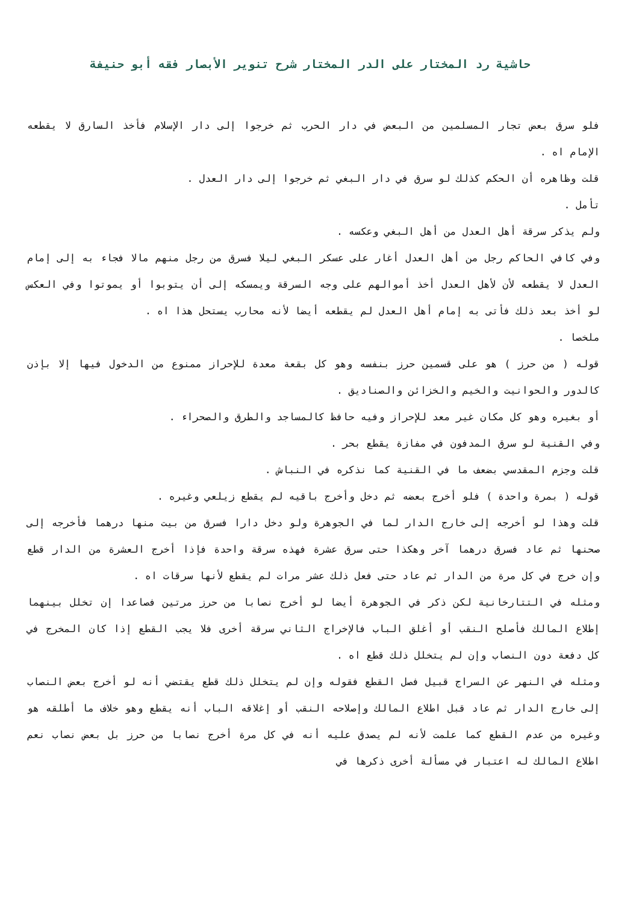حاشية رد المختار على الدر المختار شرح تنوير الأبصار فقه أبو حنيفة
فلو سرق بعض تجار المسلمين من البعض في دار الحرب ثم خرجوا إلى دار الإسلام فأخذ السارق لا يقطعه الإمام اه .
قلت وظاهره أن الحكم كذلك لو سرق في دار البغي ثم خرجوا إلى دار العدل .
تأمل .
ولم يذكر سرقة أهل العدل من أهل البغي وعكسه .
وفي كافي الحاكم رجل من أهل العدل أغار على عسكر البغي ليلا فسرق من رجل منهم مالا فجاء به إلى إمام العدل لا يقطعه لأن لأهل العدل أخذ أموالهم على وجه السرقة ويمسكه إلى أن يتوبوا أو يموتوا وفي العكس لو أخذ بعد ذلك فأتى به إمام أهل العدل لم يقطعه أيضا لأنه محارب يستحل هذا اه .
ملخصا .
قوله ( من حرز ) هو على قسمين حرز بنفسه وهو كل بقعة معدة للإحراز ممنوع من الدخول فيها إلا بإذن كالدور والحوانيت والخيم والخزائن والصناديق .
أو بغيره وهو كل مكان غير معد للإحراز وفيه حافظ كالمساجد والطرق والصحراء .
وفي القنية لو سرق المدفون في مفازة يقطع بحر .
قلت وجزم المقدسي بضعف ما في القنية كما نذكره في النباش .
قوله ( بمرة واحدة ) فلو أخرج بعضه ثم دخل وأخرج باقيه لم يقطع زيلعي وغيره .
قلت وهذا لو أخرجه إلى خارج الدار لما في الجوهرة ولو دخل دارا فسرق من بيت منها درهما فأخرجه إلى صحنها ثم عاد فسرق درهما آخر وهكذا حتى سرق عشرة فهذه سرقة واحدة فإذا أخرج العشرة من الدار قطع وإن خرج في كل مرة من الدار ثم عاد حتى فعل ذلك عشر مرات لم يقطع لأنها سرقات اه .
ومثله في التتارخانية لكن ذكر في الجوهرة أيضا لو أخرج نصابا من حرز مرتين فصاعدا إن تخلل بينهما إطلاع المالك فأصلح النقب أو أغلق الباب فالإخراج الثاني سرقة أخرى فلا يجب القطع إذا كان المخرج في كل دفعة دون النصاب وإن لم يتخلل ذلك قطع اه .
ومثله في النهر عن السراج قبيل فصل القطع فقوله وإن لم يتخلل ذلك قطع يقتضي أنه لو أخرج بعض النصاب إلى خارج الدار ثم عاد قبل اطلاع المالك وإصلاحه النقب أو إغلاقه الباب أنه يقطع وهو خلاف ما أطلقه هو وغيره من عدم القطع كما علمت لأنه لم يصدق عليه أنه في كل مرة أخرج نصابا من حرز بل بعض نصاب نعم اطلاع المالك له اعتبار في مسألة أخرى ذكرها في